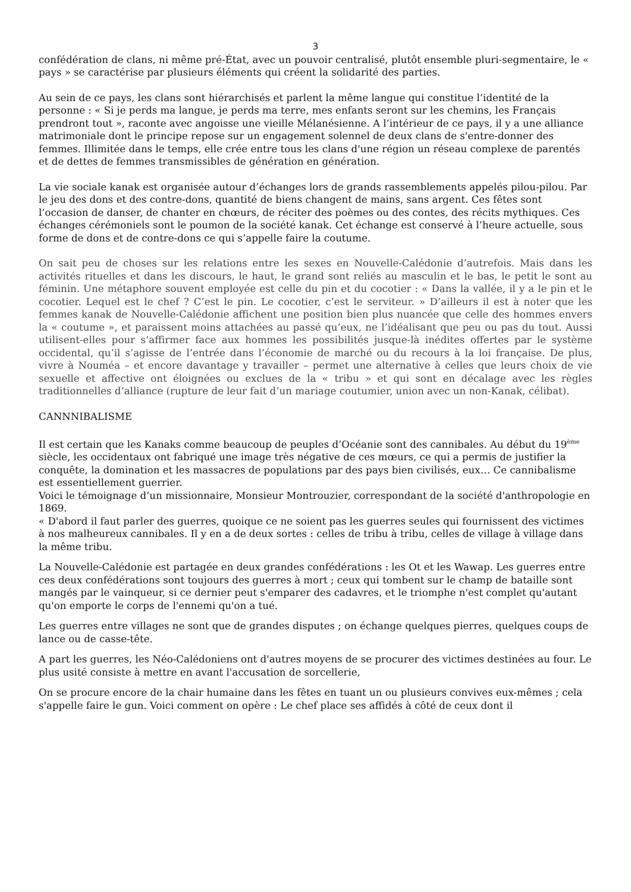3
confédération de clans, ni même pré-État, avec un pouvoir centralisé, plutôt ensemble pluri-segmentaire, le « pays » se caractérise par plusieurs éléments qui créent la solidarité des parties.
Au sein de ce pays, les clans sont hiérarchisés et parlent la même langue qui constitue l’identité de la personne : « Si je perds ma langue, je perds ma terre, mes enfants seront sur les chemins, les Français prendront tout », raconte avec angoisse une vieille Mélanésienne. A l’intérieur de ce pays, il y a une alliance matrimoniale dont le principe repose sur un engagement solennel de deux clans de s'entre-donner des femmes. Illimitée dans le temps, elle crée entre tous les clans d'une région un réseau complexe de parentés et de dettes de femmes transmissibles de génération en génération.
La vie sociale kanak est organisée autour d’échanges lors de grands rassemblements appelés pilou-pilou. Par le jeu des dons et des contre-dons, quantité de biens changent de mains, sans argent. Ces fêtes sont l’occasion de danser, de chanter en chœurs, de réciter des poèmes ou des contes, des récits mythiques. Ces échanges cérémoniels sont le poumon de la société kanak. Cet échange est conservé à l’heure actuelle, sous forme de dons et de contre-dons ce qui s’appelle faire la coutume.
On sait peu de choses sur les relations entre les sexes en Nouvelle-Calédonie d’autrefois. Mais dans les activités rituelles et dans les discours, le haut, le grand sont reliés au masculin et le bas, le petit le sont au féminin. Une métaphore souvent employée est celle du pin et du cocotier : « Dans la vallée, il y a le pin et le cocotier. Lequel est le chef ? C’est le pin. Le cocotier, c’est le serviteur. » D’ailleurs il est à noter que les femmes kanak de Nouvelle-Calédonie affichent une position bien plus nuancée que celle des hommes envers la « coutume », et paraissent moins attachées au passé qu’eux, ne l’idéalisant que peu ou pas du tout. Aussi utilisent-elles pour s’affirmer face aux hommes les possibilités jusque-là inédites offertes par le système occidental, qu’il s’agisse de l’entrée dans l’économie de marché ou du recours à la loi française. De plus, vivre à Nouméa – et encore davantage y travailler – permet une alternative à celles que leurs choix de vie sexuelle et affective ont éloignées ou exclues de la « tribu » et qui sont en décalage avec les règles traditionnelles d’alliance (rupture de leur fait d’un mariage coutumier, union avec un non-Kanak, célibat).
CANNNIBALISME
Il est certain que les Kanaks comme beaucoup de peuples d’Océanie sont des cannibales. Au début du 19<sup>ème</sup> siècle, les occidentaux ont fabriqué une image très négative de ces mœurs, ce qui a permis de justifier la conquête, la domination et les massacres de populations par des pays bien civilisés, eux… Ce cannibalisme est essentiellement guerrier.
Voici le témoignage d’un missionnaire, Monsieur Montrouzier, correspondant de la société d'anthropologie en 1869.
« D'abord il faut parler des guerres, quoique ce ne soient pas les guerres seules qui fournissent des victimes à nos malheureux cannibales. Il y en a de deux sortes : celles de tribu à tribu, celles de village à village dans la même tribu.
La Nouvelle-Calédonie est partagée en deux grandes confédérations : les Ot et les Wawap. Les guerres entre ces deux confédérations sont toujours des guerres à mort ; ceux qui tombent sur le champ de bataille sont mangés par le vainqueur, si ce dernier peut s'emparer des cadavres, et le triomphe n'est complet qu'autant qu'on emporte le corps de l'ennemi qu'on a tué.
Les guerres entre villages ne sont que de grandes disputes ; on échange quelques pierres, quelques coups de lance ou de casse-tête.
A part les guerres, les Néo-Calédoniens ont d'autres moyens de se procurer des victimes destinées au four. Le plus usité consiste à mettre en avant l'accusation de sorcellerie,
On se procure encore de la chair humaine dans les fêtes en tuant un ou plusieurs convives eux-mêmes ; cela s'appelle faire le gun. Voici comment on opère : Le chef place ses affidés à côté de ceux dont il